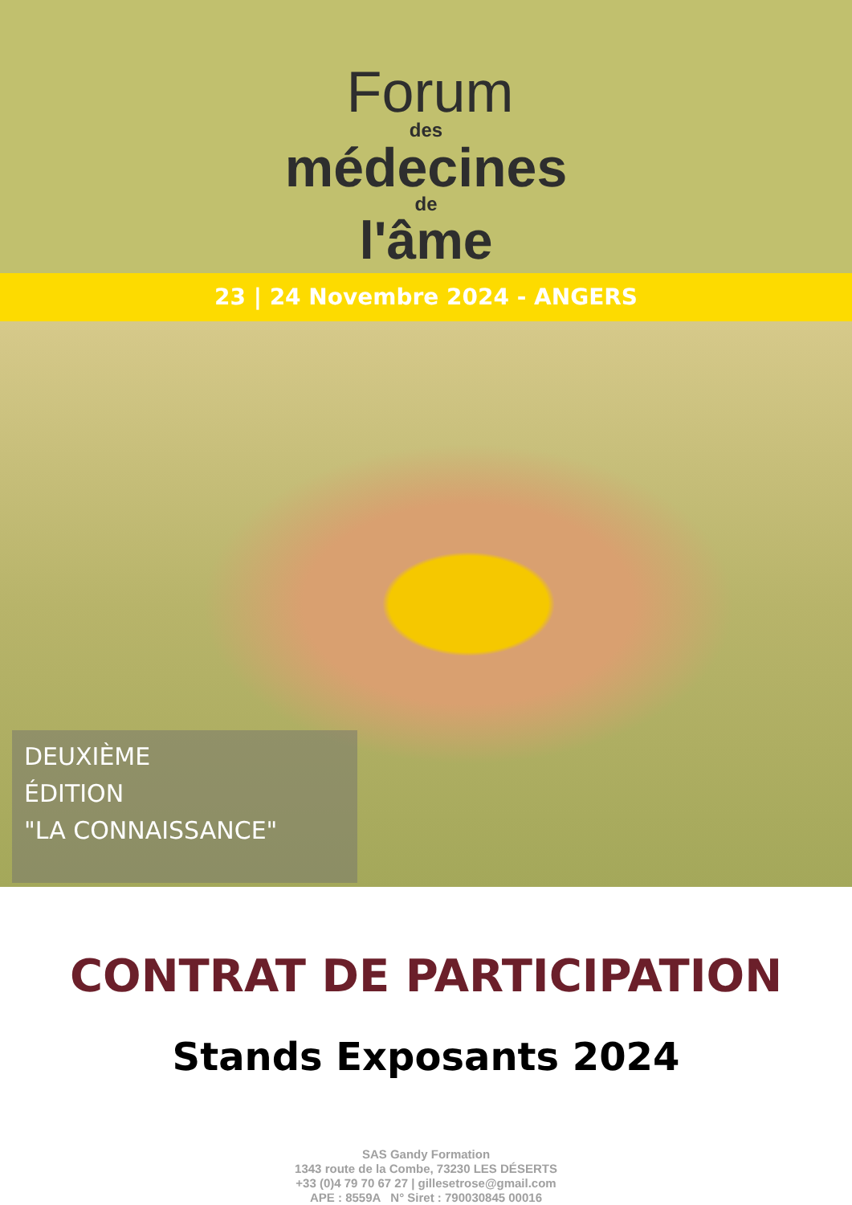Forum
des
médecines
de
l'âme
23 | 24 Novembre 2024 - ANGERS
DEUXIÈME
ÉDITION
"LA CONNAISSANCE"
CONTRAT DE PARTICIPATION
Stands Exposants 2024
SAS Gandy Formation
1343 route de la Combe, 73230 LES DÉSERTS
+33 (0)4 79 70 67 27 | gillesetrose@gmail.com
APE : 8559A N° Siret : 790030845 00016